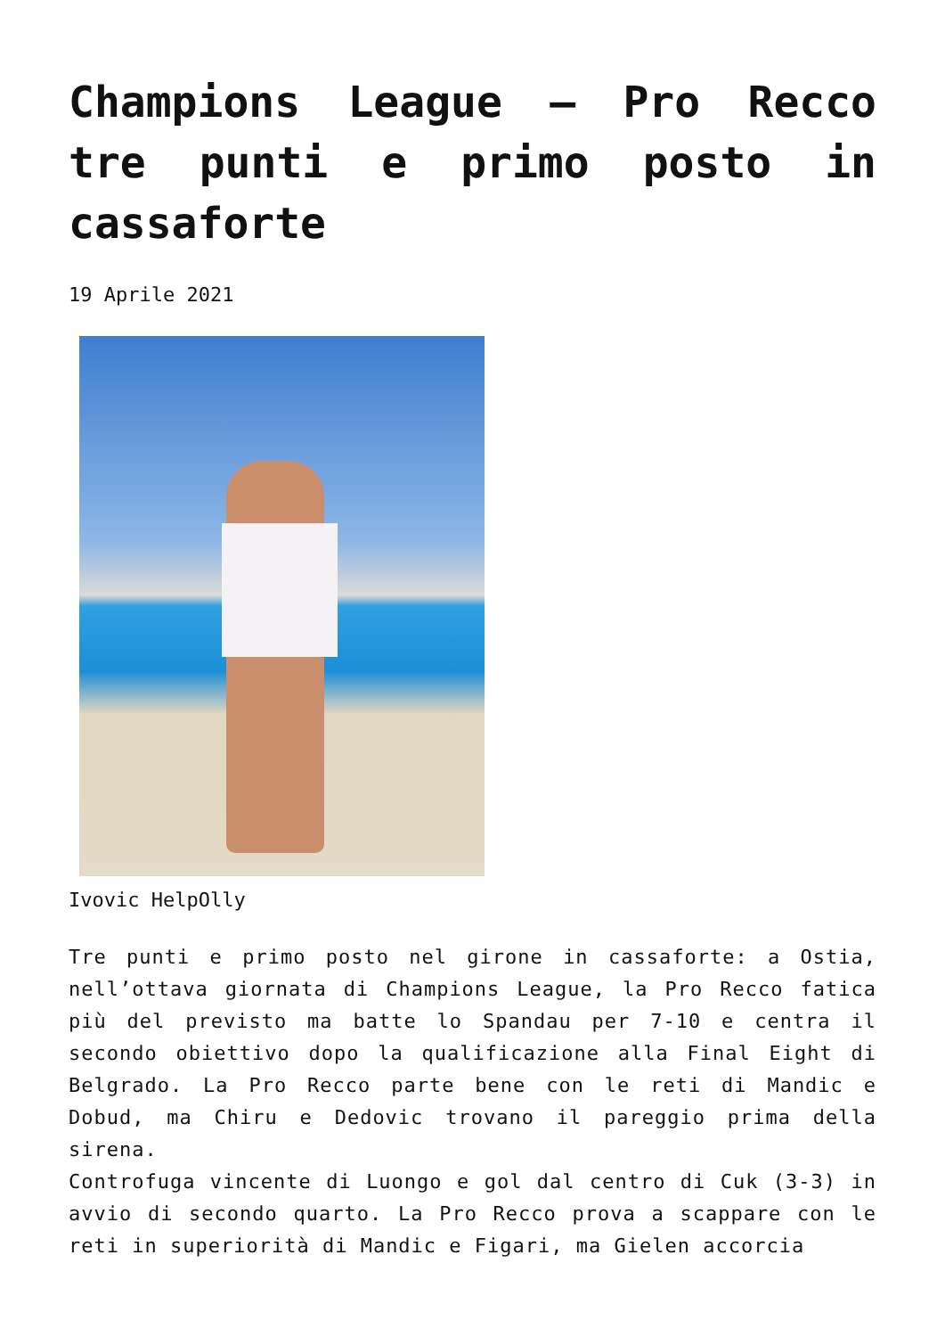Champions League – Pro Recco tre punti e primo posto in cassaforte
19 Aprile 2021
Ivovic HelpOlly
Tre punti e primo posto nel girone in cassaforte: a Ostia, nell’ottava giornata di Champions League, la Pro Recco fatica più del previsto ma batte lo Spandau per 7-10 e centra il secondo obiettivo dopo la qualificazione alla Final Eight di Belgrado. La Pro Recco parte bene con le reti di Mandic e Dobud, ma Chiru e Dedovic trovano il pareggio prima della sirena.
Controfuga vincente di Luongo e gol dal centro di Cuk (3-3) in avvio di secondo quarto. La Pro Recco prova a scappare con le reti in superiorità di Mandic e Figari, ma Gielen accorcia